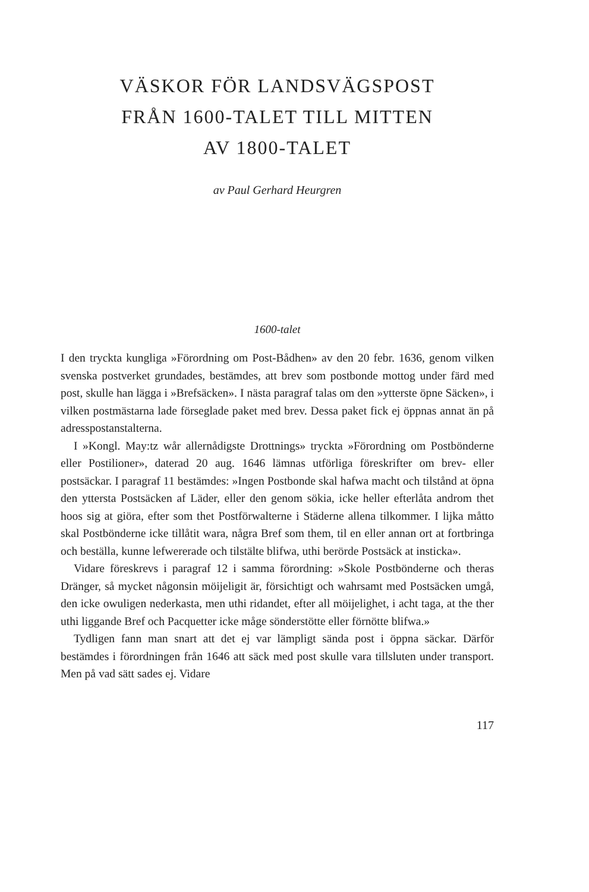VÄSKOR FÖR LANDSVÄGSPOST
FRÅN 1600-TALET TILL MITTEN
AV 1800-TALET
av Paul Gerhard Heurgren
1600-talet
I den tryckta kungliga »Förordning om Post-Bådhen» av den 20 febr. 1636, genom vilken svenska postverket grundades, bestämdes, att brev som postbonde mottog under färd med post, skulle han lägga i »Brefsäcken». I nästa paragraf talas om den »ytterste öpne Säcken», i vilken postmästarna lade förseglade paket med brev. Dessa paket fick ej öppnas annat än på adresspostanstalterna.
I »Kongl. May:tz wår allernådigste Drottnings» tryckta »Förordning om Postbönderne eller Postilioner», daterad 20 aug. 1646 lämnas utförliga föreskrifter om brev- eller postsäckar. I paragraf 11 bestämdes: »Ingen Postbonde skal hafwa macht och tilstånd at öpna den yttersta Postsäcken af Läder, eller den genom sökia, icke heller efterlåta androm thet hoos sig at giöra, efter som thet Postförwalterne i Städerne allena tilkommer. I lijka måtto skal Postbönderne icke tillåtit wara, några Bref som them, til en eller annan ort at fortbringa och beställa, kunne lefwererade och tilstälte blifwa, uthi berörde Postsäck at insticka».
Vidare föreskrevs i paragraf 12 i samma förordning: »Skole Postbönderne och theras Dränger, så mycket någonsin möijeligit är, försichtigt och wahrsamt med Postsäcken umgå, den icke owuligen nederkasta, men uthi ridandet, efter all möijelighet, i acht taga, at the ther uthi liggande Bref och Pacquetter icke måge sönderstötte eller förnötte blifwa.»
Tydligen fann man snart att det ej var lämpligt sända post i öppna säckar. Därför bestämdes i förordningen från 1646 att säck med post skulle vara tillsluten under transport. Men på vad sätt sades ej. Vidare
117